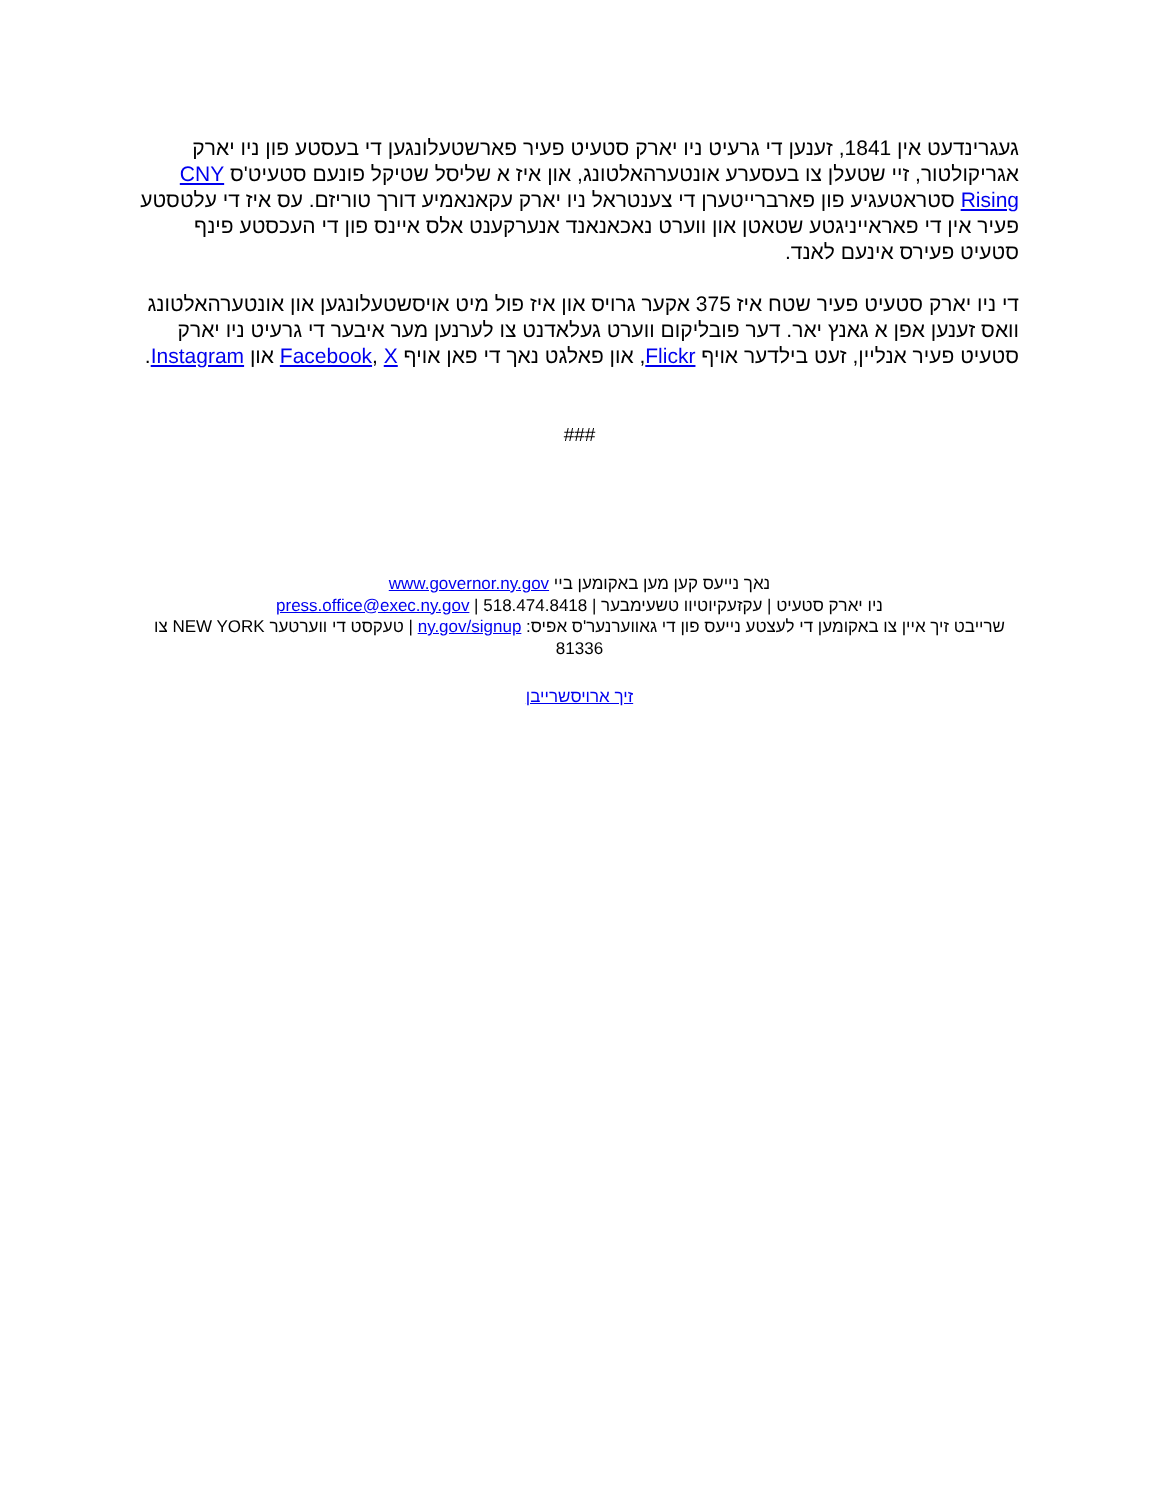געגרינדעט אין 1841, זענען די גרעיט ניו יארק סטעיט פעיר פארשטעלונגען די בעסטע פון ניו יארק אגריקולטור, זיי שטעלן צו בעסערע אונטערהאלטונג, און איז א שליסל שטיקל פונעם סטעיט'ס CNY Rising סטראטעגיע פון פארברייטערן די צענטראל ניו יארק עקאנאמיע דורך טוריזם. עס איז די עלטסטע פעיר אין די פאראייניגטע שטאטן און ווערט נאכאנאנד אנערקענט אלס איינס פון די העכסטע פינף סטעיט פעירס אינעם לאנד.
די ניו יארק סטעיט פעיר שטח איז 375 אקער גרויס און איז פול מיט אויסשטעלונגען און אונטערהאלטונג וואס זענען אפן א גאנץ יאר. דער פובליקום ווערט געלאדנט צו לערנען מער איבער די גרעיט ניו יארק סטעיט פעיר אנליין, זעט בילדער אויף Flickr, און פאלגט נאך די פאן אויף Facebook, X און Instagram.
###
נאך נייעס קען מען באקומען ביי www.governor.ny.gov
ניו יארק סטעיט | עקזעקיוטיוו טשעימבער | press.office@exec.ny.gov | 518.474.8418
שרייבט זיך איין צו באקומען די לעצטע נייעס פון די גאווערנער'ס אפיס: ny.gov/signup | טעקסט די ווערטער NEW YORK צו 81336
זיך ארויסשרייבן